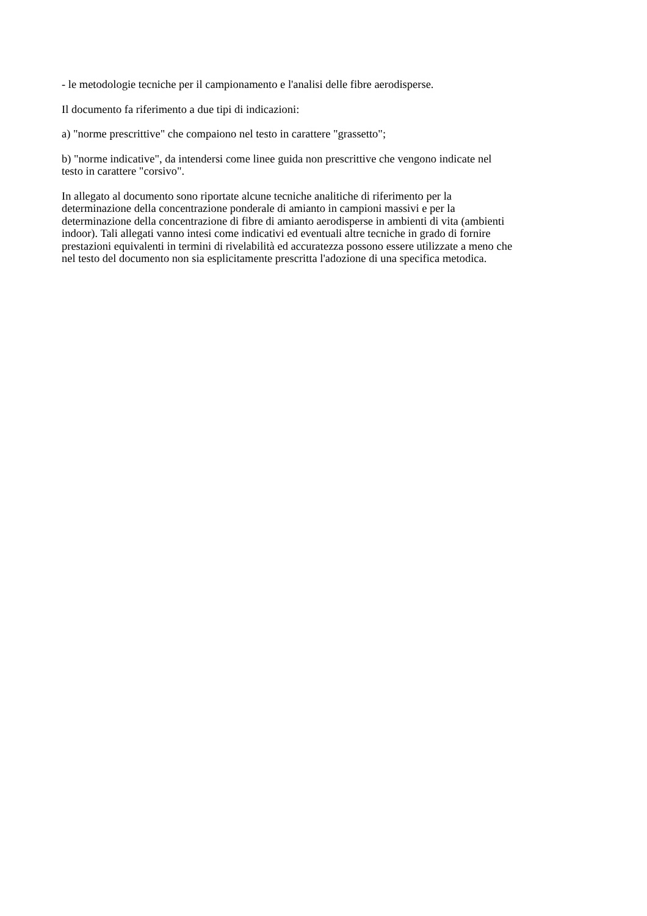- le metodologie tecniche per il campionamento e l'analisi delle fibre aerodisperse.
Il documento fa riferimento a due tipi di indicazioni:
a) "norme prescrittive" che compaiono nel testo in carattere "grassetto";
b) "norme indicative", da intendersi come linee guida non prescrittive che vengono indicate nel
testo in carattere "corsivo".
In allegato al documento sono riportate alcune tecniche analitiche di riferimento per la
determinazione della concentrazione ponderale di amianto in campioni massivi e per la
determinazione della concentrazione di fibre di amianto aerodisperse in ambienti di vita (ambienti
indoor). Tali allegati vanno intesi come indicativi ed eventuali altre tecniche in grado di fornire
prestazioni equivalenti in termini di rivelabilità ed accuratezza possono essere utilizzate a meno che
nel testo del documento non sia esplicitamente prescritta l'adozione di una specifica metodica.